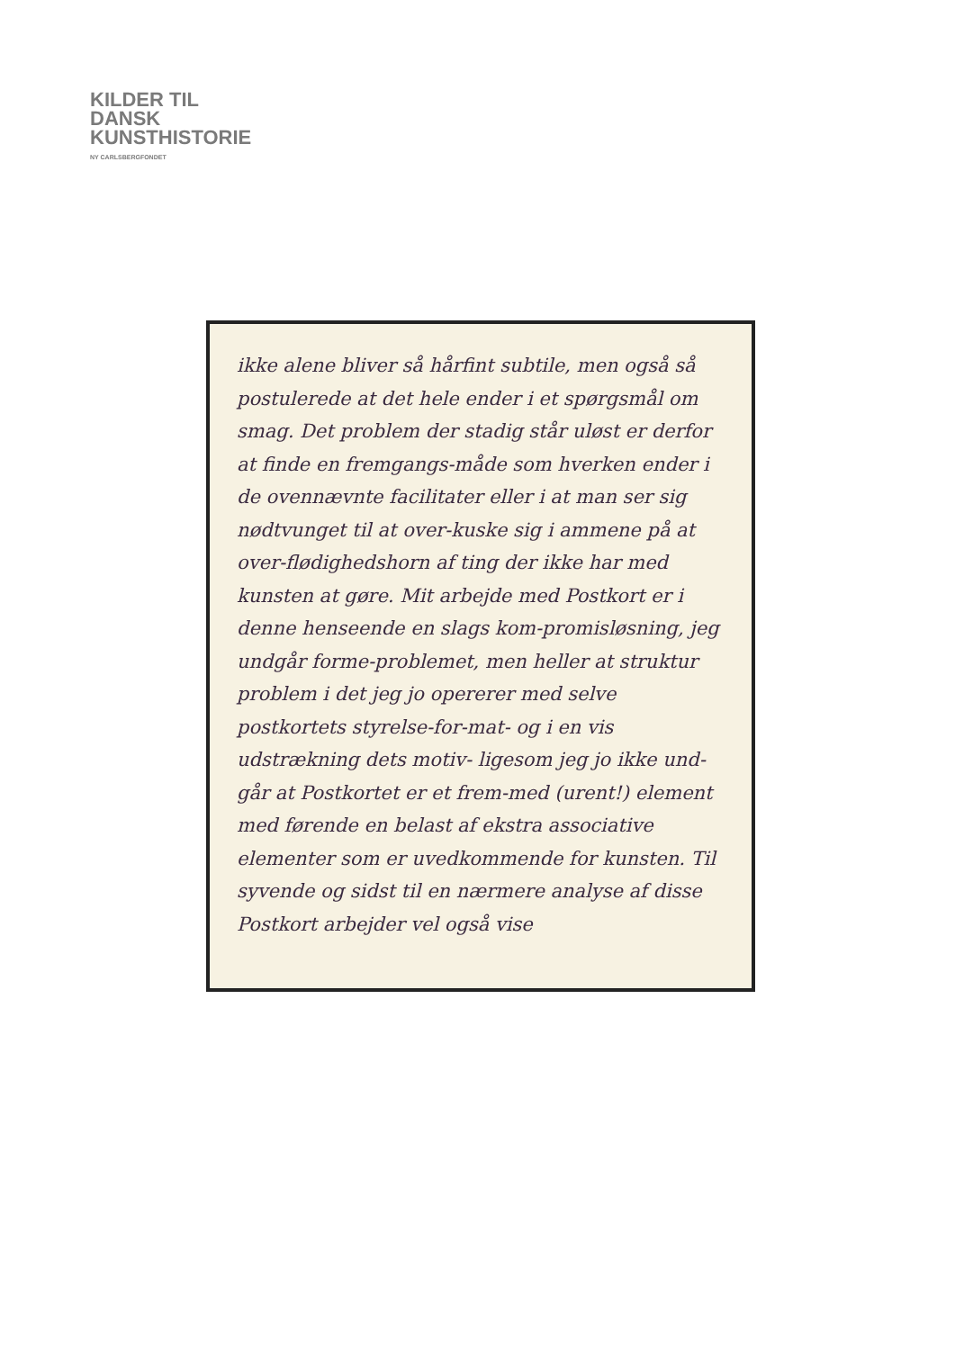KILDER TIL
DANSK
KUNSTHISTORIE
NY CARLSBERGFONDET
ikke alene bliver så hårfint subtile, men også så postulerede at det hele ender i et spørgsmål om smag. Det problem der stadig står uløst er derfor at finde en fremgangs-måde som hverken ender i de ovennævnte facilitater eller i at man ser sig nødtvunget til at over-kuske sig i ammene på at over-flødighedshorn af ting der ikke har med kunsten at gøre. Mit arbejde med Postkort er i denne henseende en slags kom-promisløsning, jeg undgår forme-problemet, men heller at struktur problem i det jeg jo opererer med selve postkortets styrelse-for-mat- og i en vis udstrækning dets motiv- ligesom jeg jo ikke und-går at Postkortet er et frem-med (urent!) element med førende en belast af ekstra associative elementer som er uvedkommende for kunsten. Til syvende og sidst til en nærmere analyse af disse Postkort arbejder vel også vise